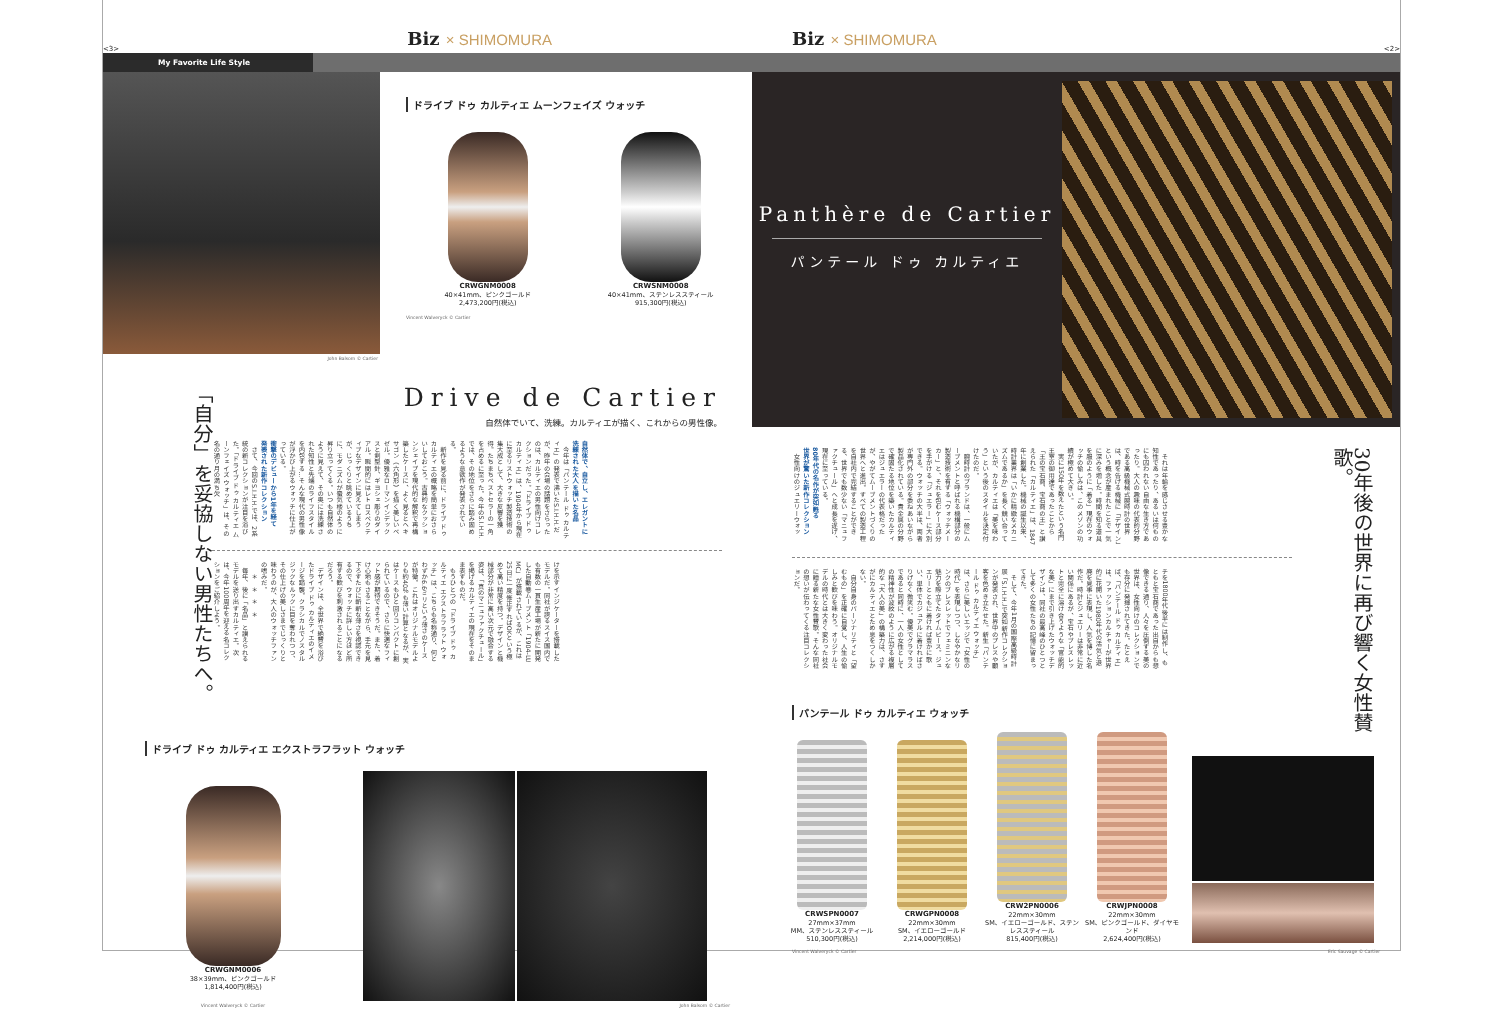<3> Biz × SHIMOMURA
My Favorite Life Style
John Balsom © Cartier
ドライブ ドゥ カルティエ ムーンフェイズ ウォッチ
CRWGNM0008
40×41mm、ピンクゴールド
2,473,200円(税込)
CRWSNM0008
40×41mm、ステンレススティール
915,300円(税込)
Vincent Walveryck © Cartier
Drive de Cartier
自然体でいて、洗練。カルティエが描く、これからの男性像。
自然体で、自立し、エレガントに
洗練された大人を描いた名品
　今年は「パンテール ドゥ カルティエ」の発表で沸いたS.I.H.H.だが、昨年の会場の話題をさらったのは、カルティエの男性向けコレクションだった。「ドライブ ドゥ カルティエ」は、1904年から現在に至るリストウォッチ製造技術の集大成として、大きな反響を獲得。たちまちベストセラーの一角を占めるに至った。今年のS.I.H.H.では、その地位をさらに踏み固めるような意欲作が発表されている。
　新作を見る前に、ドライブ ドゥ カルティエの概略を簡単におさらいしておこう。古典的なクッションシェイプを現代的な解釈で再構築したケースに、よく見るとヘキサゴン（六角形）を描く美しいベゼル。優雅なローマンインデックスと剣型針、ギヨシェ彫りのダイアル。瞬間的にはレトロスペクティブなデザインに見えてしまうが、じっくりと眺めているうちに、モダニズムが蜃気楼のように昇り立ってくる。いつも自然体のように見えて、その奥には洗練された知性と先端のライフスタイルを内包する…そんな現代の男性像が浮かび上がるウォッチに仕上がっている。
衝撃のデビューから1年を経て
発表された新作コレクション
　さて、今回のS.I.H.H.では、2系統の新コレクションが注目を浴びた。「ドライブ ドゥ カルティエ ムーンフェイズ ウォッチ」は、その名の通り月の満ち欠
けを示すインジケーターを搭載したモデルだ。同社が誇るスイス国内でも有数の一貫生産工場が新たに開発した自動巻ムーブメント「1904-LU MC」が搭載されているが、これは25日に一度修正すればOKという極めて高い精度を持つ。デザインと機械部分が非常に高い次元で融合する姿は、「真のマニュファクチュール」を掲げるカルティエの現在をそのまま表すものだ。
　もうひとつの「ドライブ ドゥ カルティエ エクストラフラット ウォッチ」は、こちらも名称通り、何とわずか6.6ミリという薄さのケースが特徴。これはオリジナルモデルよりも約40％も薄い計算となるが、実はケースもひと回りコンパクトに創られているので、さらに快適なフィット感が期待できそうだ。また、着け心地もさることながら、手元を見下ろすたびに斬新な薄さを視認できるので、ウォッチに詳しい方ほど所有する歓びを刺激されることになるだろう。
　デザインは、全世界で絶賛を浴びたドライブ ドゥ カルティエのイメージを踏襲。クラシカルでノスタルジックなルックに目を奪われつつ、その仕上げの美しさまでじっくりと味わうのが、大人のウォッチファンの嗜みだ。
　　＊　＊　＊　＊
　毎年、後に「名品」と讃えられるモデルを送り出すカルティエ。次は、今年100周年を迎える名コレクションをご紹介しよう。
「自分」を妥協しない男性たちへ。
ドライブ ドゥ カルティエ エクストラフラット ウォッチ
CRWGNM0006
38×39mm、ピンクゴールド
1,814,400円(税込)
Vincent Walveryck © Cartier
John Balsom © Cartier
Biz × SHIMOMURA <2>
Panthère de Cartier
パンテール ドゥ カルティエ
　それは年輪を感じさせる豊かな知性であったり、あるいは何ものにも囚われない自由な生き方であったり。大人の趣味の代表的分野である高級機械式腕時計の世界は、時を告げる機械に「デザイン」という概念が産まれたことで一気に深みを増した。時間を知る道具を服のように「着る」現在のウォッチの愉しみは、このメゾンの功績が極めて大きい。
　実に150年を数えたという名門王室の御用達であったことから「王の宝石商、宝石商の王」と讃えられた「カルティエ」は、1847年に創業した。機械の誕生以来、時計業界は「いかに精緻なメカニズムであるか」を長く競い合っていたが、カルティエは「美を味わう」という後のスタイルを決定付けたのだ。
　腕時計のブランドは、一般にムーブメントと呼ばれる機構部分の製造技術を有する「ウォッチメーカー」と、それを包むケース部分を手がける「ジュエラー」に大別できる。ウォッチの大半は、両者が専門外の部分を委ねあいながら製品化されている。貴金属の分野で確固たる地位を築いたカルティエはジュエラーの代表格だったが、やがてムーブメントづくりの世界へと進出。すべての製造工程を自社内で完結することができる、世界でも数少ない「マニュファクチュール」へと成長を遂げ、現在に至っている。
80年代の名作が突如甦る
世界が驚いた新作コレクション
　女性向けのジュエリーウォッ
チを1800年代後半には制作し、もともと宝石商であった出自からも想像できる通り、人々を圧倒する美の世界は、女性向けのコレクションでも存分に発揮されてきた。たとえば、「パンテール ドゥ カルティエ」は、ファッションカルチャーが世界的に花開いた1980年代の活気と退廃を見事に表現し、人気を博した名作だ。時計とジュエリーは非常に近い関係にあるが、宝石やブレスレットと完全に溶け合うような「官能的な美」にまで引き上げたウォッチデザインは、同社の最高峰のひとつとして多くの女性たちの記憶に留まってきた。
　そして、今年1月の国際高級時計展「S.I.H.H.」で突如新作コレクションが発表され、世界中のプレスや顧客を色めき立たせた。新生「パンテール ドゥ カルティエ ウォッチ」は、さらに美しいエッジで「女性の時代」を表現しつつ、しなやかなリンクのブレスレットでフェミニンな魅力を際立てたタイムピース。ジュエリーとともに着ければ豊かに歌い、単体でカジュアルに着ければさりげなく微笑む。優美でグラマラスであると同時に、一人の女性としての精神性が波紋のように広がる複層的な「大人の美」の構築力は、さすがにカルティエとため息をつくしかない。
　自分自身のパーソナリティと「望むもの」を正確に自覚し、人生の愉しみと歓びを味わう。オリジナルモデルの時代とは大きく変わった社会に贈る新たな女性賛歌。そんな同社の想いが伝わってくる注目コレクションだ。
30年後の世界に再び響く女性賛歌。
パンテール ドゥ カルティエ ウォッチ
CRWSPN0007
27mm×37mm
MM、ステンレススティール
510,300円(税込)
CRWGPN0008
22mm×30mm
SM、イエローゴールド
2,214,000円(税込)
CRW2PN0006
22mm×30mm
SM、イエローゴールド、ステンレススティール
815,400円(税込)
CRWJPN0008
22mm×30mm
SM、ピンクゴールド、ダイヤモンド
2,624,400円(税込)
Vincent Walveryck © Cartier Eric Sauvage © Cartier